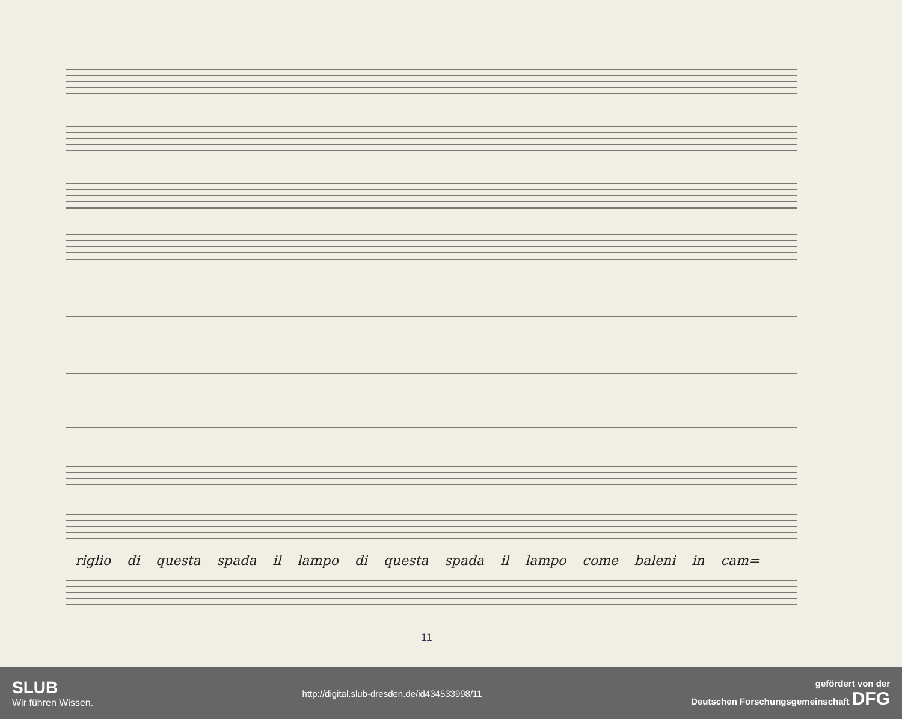riglio di questa spada il lampo di questa spada il lampo come baleni in cam=
11
SLUB
Wir führen Wissen.
http://digital.slub-dresden.de/id434533998/11
gefördert von der
Deutschen Forschungsgemeinschaft DFG